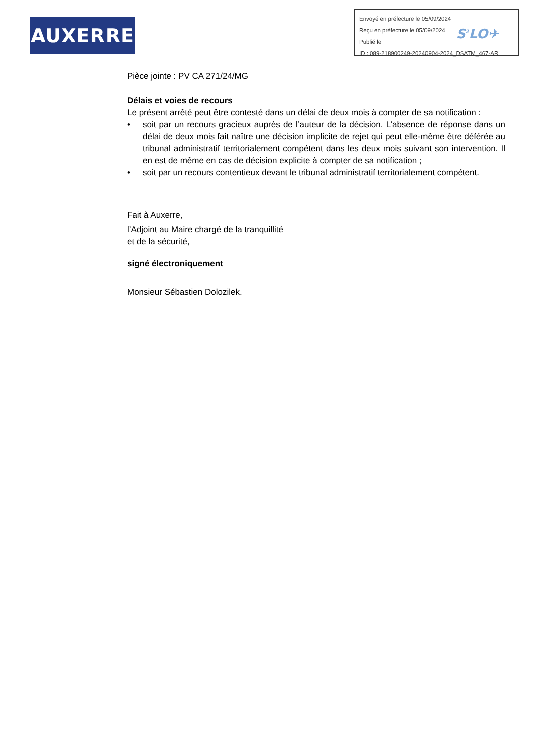AUXERRE
Envoyé en préfecture le 05/09/2024
Reçu en préfecture le 05/09/2024
Publié le
ID : 089-218900249-20240904-2024_DSATM_467-AR
S<sup>2</sup>LO✈
Pièce jointe : PV CA 271/24/MG
Délais et voies de recours
Le présent arrêté peut être contesté dans un délai de deux mois à compter de sa notification :
• soit par un recours gracieux auprès de l’auteur de la décision. L’absence de réponse dans un délai de deux mois fait naître une décision implicite de rejet qui peut elle-même être déférée au tribunal administratif territorialement compétent dans les deux mois suivant son intervention. Il en est de même en cas de décision explicite à compter de sa notification ;
• soit par un recours contentieux devant le tribunal administratif territorialement compétent.
Fait à Auxerre,
l’Adjoint au Maire chargé de la tranquillité
et de la sécurité,
signé électroniquement
Monsieur Sébastien Dolozilek.